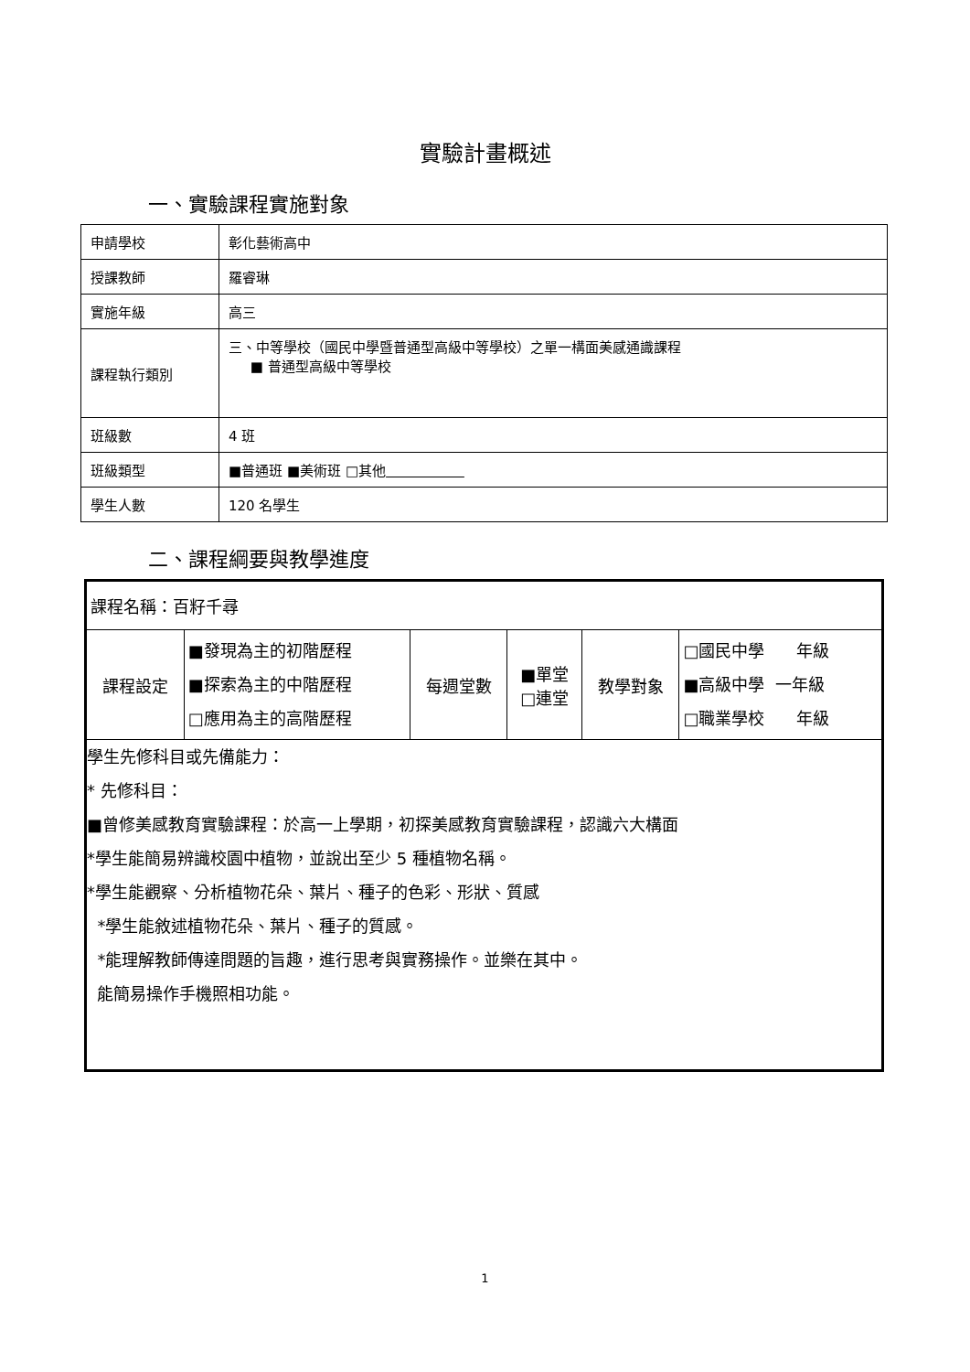實驗計畫概述
一、實驗課程實施對象
| 申請學校 | 彰化藝術高中 |
| 授課教師 | 羅睿琳 |
| 實施年級 | 高三 |
| 課程執行類別 | 三、中等學校（國民中學暨普通型高級中等學校）之單一構面美感通識課程 ■ 普通型高級中等學校 |
| 班級數 | 4 班 |
| 班級類型 | ■普通班 ■美術班 □其他 |
| 學生人數 | 120 名學生 |
二、課程綱要與教學進度
| 課程名稱：百籽千尋 | | | | | |
| 課程設定 | ■發現為主的初階歷程 ■探索為主的中階歷程 □應用為主的高階歷程 | 每週堂數 | ■單堂 □連堂 | 教學對象 | □國民中學 年級 ■高級中學 一年級 □職業學校 年級 |
| 學生先修科目或先備能力： * 先修科目： ■曾修美感教育實驗課程：於高一上學期，初探美感教育實驗課程，認識六大構面 *學生能簡易辨識校園中植物，並說出至少 5 種植物名稱。 *學生能觀察、分析植物花朵、葉片、種子的色彩、形狀、質感 *學生能敘述植物花朵、葉片、種子的質感。 *能理解教師傳達問題的旨趣，進行思考與實務操作。並樂在其中。 能簡易操作手機照相功能。 | | | | | |
1